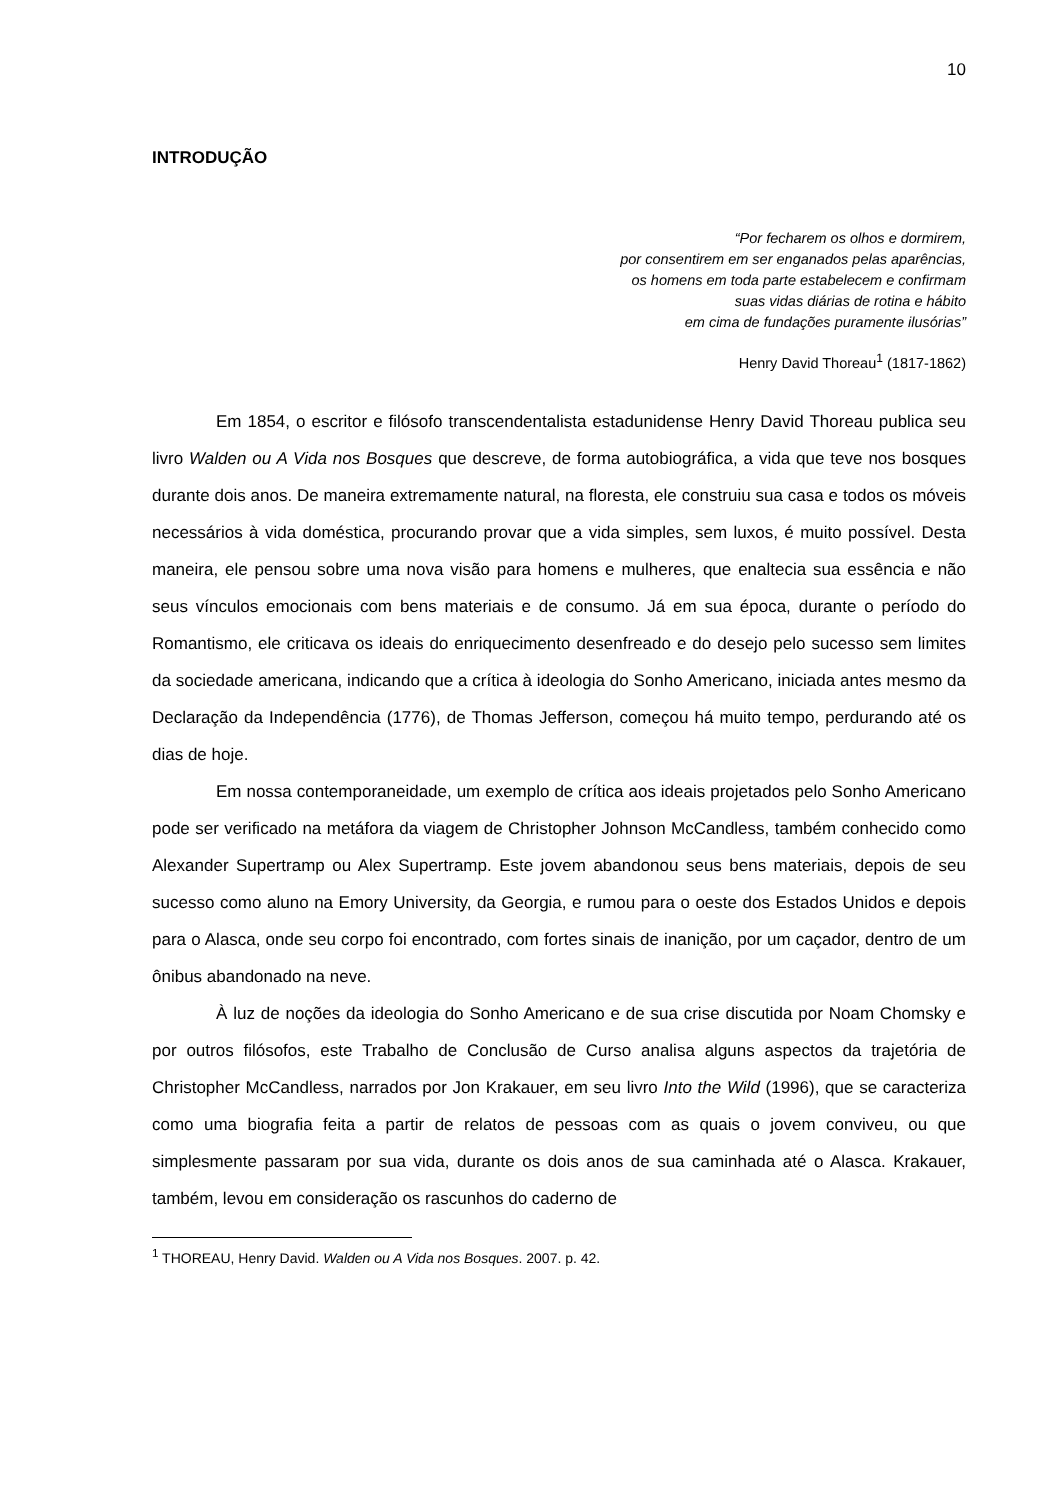10
INTRODUÇÃO
“Por fecharem os olhos e dormirem,
por consentirem em ser enganados pelas aparências,
os homens em toda parte estabelecem e confirmam
suas vidas diárias de rotina e hábito
em cima de fundações puramente ilusórias”
Henry David Thoreau<sup>1</sup> (1817-1862)
Em 1854, o escritor e filósofo transcendentalista estadunidense Henry David Thoreau publica seu livro Walden ou A Vida nos Bosques que descreve, de forma autobiográfica, a vida que teve nos bosques durante dois anos. De maneira extremamente natural, na floresta, ele construiu sua casa e todos os móveis necessários à vida doméstica, procurando provar que a vida simples, sem luxos, é muito possível. Desta maneira, ele pensou sobre uma nova visão para homens e mulheres, que enaltecia sua essência e não seus vínculos emocionais com bens materiais e de consumo. Já em sua época, durante o período do Romantismo, ele criticava os ideais do enriquecimento desenfreado e do desejo pelo sucesso sem limites da sociedade americana, indicando que a crítica à ideologia do Sonho Americano, iniciada antes mesmo da Declaração da Independência (1776), de Thomas Jefferson, começou há muito tempo, perdurando até os dias de hoje.
Em nossa contemporaneidade, um exemplo de crítica aos ideais projetados pelo Sonho Americano pode ser verificado na metáfora da viagem de Christopher Johnson McCandless, também conhecido como Alexander Supertramp ou Alex Supertramp. Este jovem abandonou seus bens materiais, depois de seu sucesso como aluno na Emory University, da Georgia, e rumou para o oeste dos Estados Unidos e depois para o Alasca, onde seu corpo foi encontrado, com fortes sinais de inanição, por um caçador, dentro de um ônibus abandonado na neve.
À luz de noções da ideologia do Sonho Americano e de sua crise discutida por Noam Chomsky e por outros filósofos, este Trabalho de Conclusão de Curso analisa alguns aspectos da trajetória de Christopher McCandless, narrados por Jon Krakauer, em seu livro Into the Wild (1996), que se caracteriza como uma biografia feita a partir de relatos de pessoas com as quais o jovem conviveu, ou que simplesmente passaram por sua vida, durante os dois anos de sua caminhada até o Alasca. Krakauer, também, levou em consideração os rascunhos do caderno de
<sup>1</sup> THOREAU, Henry David. Walden ou A Vida nos Bosques. 2007. p. 42.